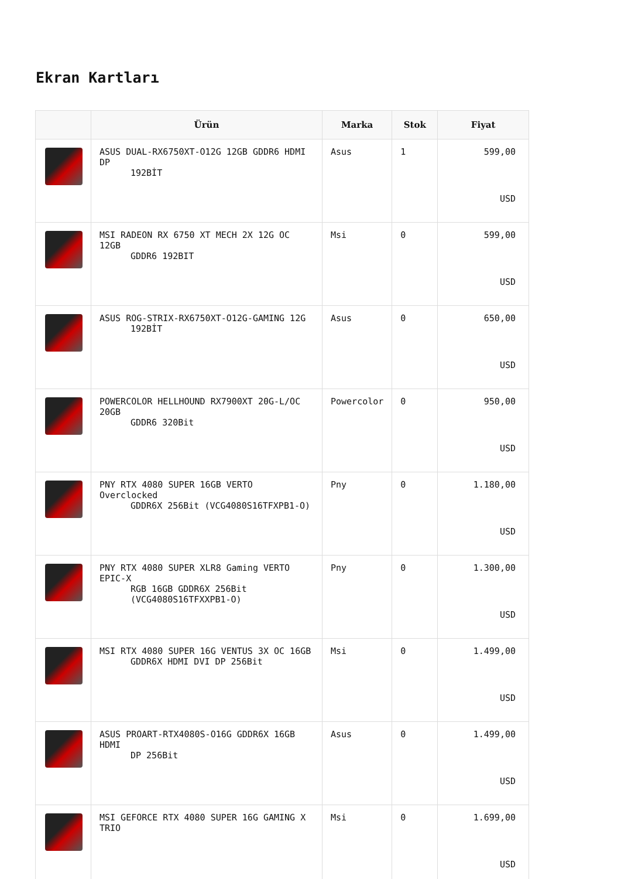Ekran Kartları
| | Ürün | Marka | Stok | Fiyat |
| --- | --- | --- | --- | --- |
| | ASUS DUAL-RX6750XT-O12G 12GB GDDR6 HDMI DP 192BİT | Asus | 1 | 599,00 USD |
| | MSI RADEON RX 6750 XT MECH 2X 12G OC 12GB GDDR6 192BIT | Msi | 0 | 599,00 USD |
| | ASUS ROG-STRIX-RX6750XT-O12G-GAMING 12G 192BİT | Asus | 0 | 650,00 USD |
| | POWERCOLOR HELLHOUND RX7900XT 20G-L/OC 20GB GDDR6 320Bit | Powercolor | 0 | 950,00 USD |
| | PNY RTX 4080 SUPER 16GB VERTO Overclocked GDDR6X 256Bit (VCG4080S16TFXPB1-O) | Pny | 0 | 1.180,00 USD |
| | PNY RTX 4080 SUPER XLR8 Gaming VERTO EPIC-X RGB 16GB GDDR6X 256Bit (VCG4080S16TFXXPB1-O) | Pny | 0 | 1.300,00 USD |
| | MSI RTX 4080 SUPER 16G VENTUS 3X OC 16GB GDDR6X HDMI DVI DP 256Bit | Msi | 0 | 1.499,00 USD |
| | ASUS PROART-RTX4080S-O16G GDDR6X 16GB HDMI DP 256Bit | Asus | 0 | 1.499,00 USD |
| | MSI GEFORCE RTX 4080 SUPER 16G GAMING X TRIO | Msi | 0 | 1.699,00 USD |